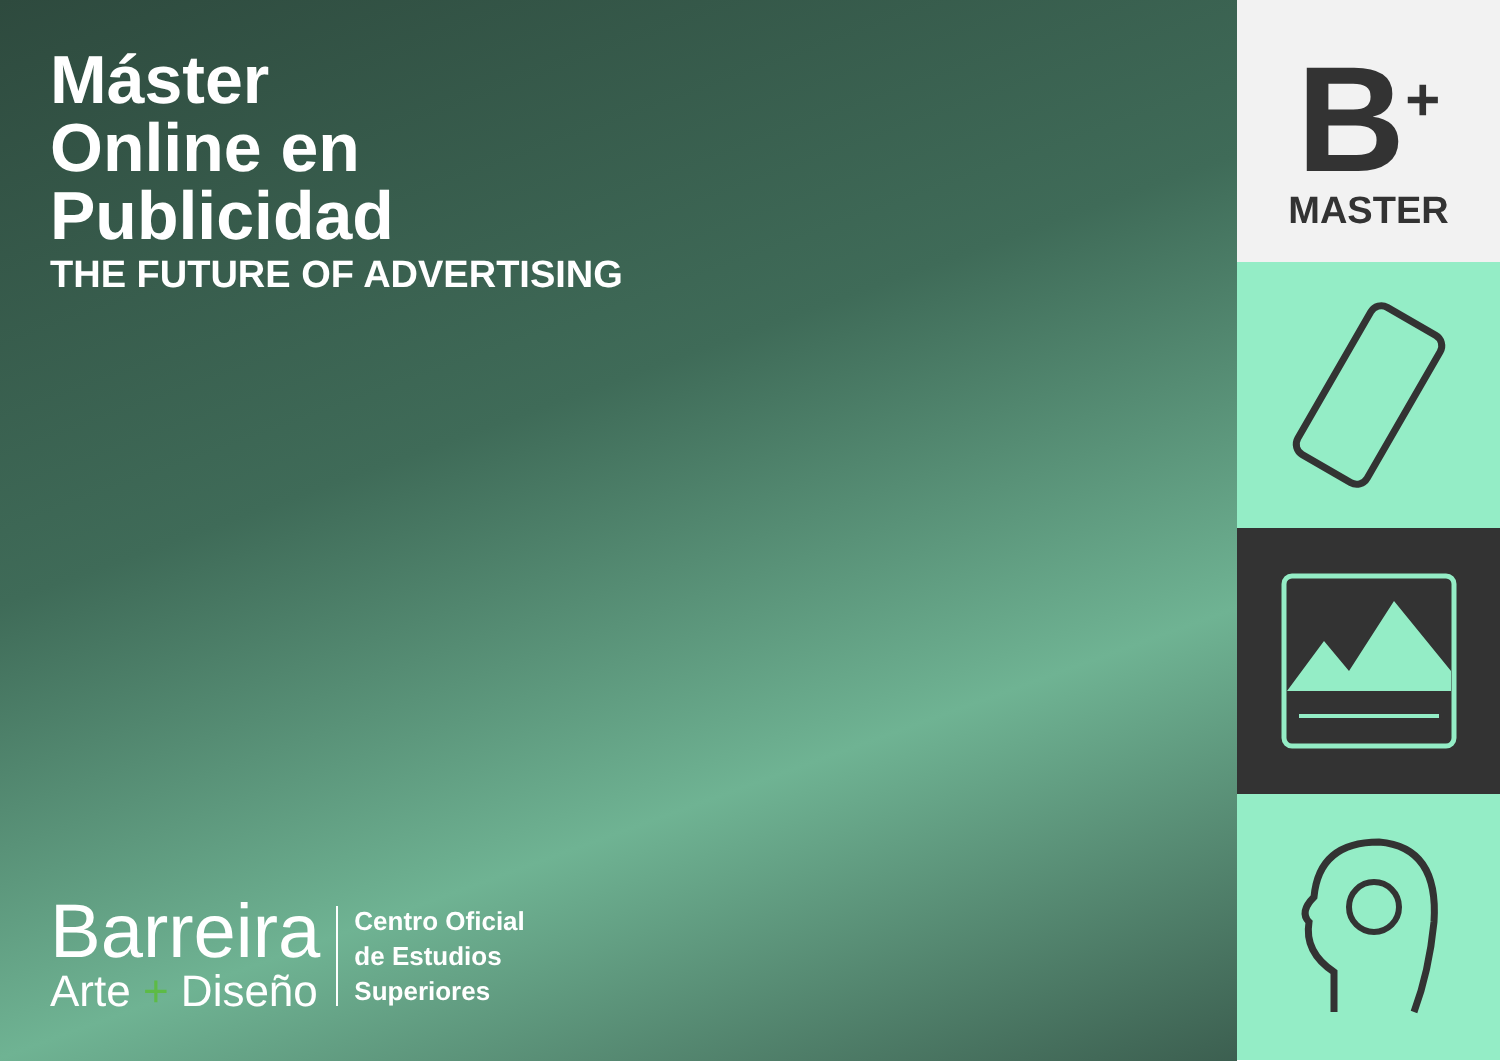Máster
Online en
Publicidad
THE FUTURE OF ADVERTISING
Barreira
Arte + Diseño
Centro Oficial
de Estudios
Superiores
B<sup>+</sup>
MASTER